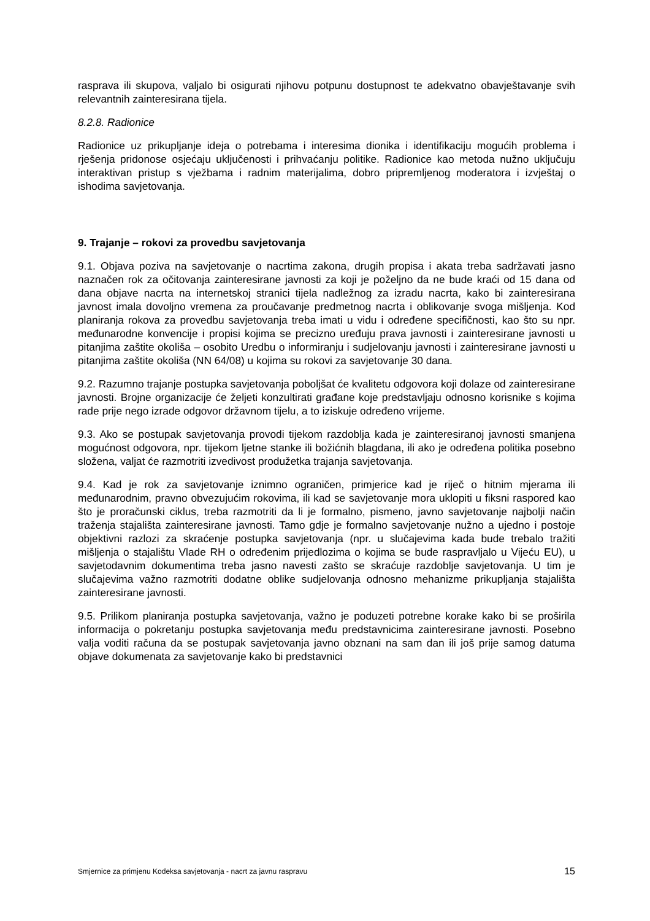rasprava ili skupova, valjalo bi osigurati njihovu potpunu dostupnost te adekvatno obavješ­tavanje svih relevantnih zainteresirana tijela.
8.2.8. Radionice
Radionice uz prikupljanje ideja o potrebama i interesima dionika i identifikaciju mogućih problema i rješenja pridonose osjećaju uključenosti i prihvaćanju politike. Radionice kao metoda nužno uključuju interaktivan pristup s vježbama i radnim materijalima, dobro pripremljenog moderatora i izvještaj o ishodima savjetovanja.
9. Trajanje – rokovi za provedbu savjetovanja
9.1. Objava poziva na savjetovanje o nacrtima zakona, drugih propisa i akata treba sadržavati jasno naznačen rok za očitovanja zainteresirane javnosti za koji je poželjno da ne bude kraći od 15 dana od dana objave nacrta na internetskoj stranici tijela nadležnog za izradu nacrta, kako bi zainteresirana javnost imala dovoljno vremena za proučavanje predmetnog nacrta i oblikovanje svoga mišljenja. Kod planiranja rokova za provedbu savjetovanja treba imati u vidu i određene specifičnosti, kao što su npr. međunarodne konvencije i propisi kojima se precizno uređuju prava javnosti i zainteresirane javnosti u pitanjima zaštite okoliša – osobito Uredbu o informiranju i sudjelovanju javnosti i zainteresirane javnosti u pitanjima zaštite okoliša (NN 64/08) u kojima su rokovi za savjetovanje 30 dana.
9.2. Razumno trajanje postupka savjetovanja poboljšat će kvalitetu odgovora koji dolaze od zainteresirane javnosti. Brojne organizacije će željeti konzultirati građane koje predstavljaju odnosno korisnike s kojima rade prije nego izrade odgovor državnom tijelu, a to iziskuje određeno vrijeme.
9.3. Ako se postupak savjetovanja provodi tijekom razdoblja kada je zainteresiranoj javnosti smanjena mogućnost odgovora, npr. tijekom ljetne stanke ili božićnih blagdana, ili ako je određena politika posebno složena, valjat će razmotriti izvedivost produžetka trajanja savjetovanja.
9.4. Kad je rok za savjetovanje iznimno ograničen, primjerice kad je riječ o hitnim mjerama ili međunarodnim, pravno obvezujućim rokovima, ili kad se savjetovanje mora uklopiti u fiksni raspored kao što je proračunski ciklus, treba razmotriti da li je formalno, pismeno, javno savjetovanje najbolji način traženja stajališta zainteresirane javnosti. Tamo gdje je formalno savjetovanje nužno a ujedno i postoje objektivni razlozi za skraćenje postupka savjetovanja (npr. u slučajevima kada bude trebalo tražiti mišljenja o stajalištu Vlade RH o određenim prijedlozima o kojima se bude raspravljalo u Vijeću EU), u savjetodavnim dokumentima treba jasno navesti zašto se skraćuje razdoblje savjetovanja. U tim je slučajevima važno razmotriti dodatne oblike sudjelovanja odnosno mehanizme prikupljanja stajališta zainteresirane javnosti.
9.5. Prilikom planiranja postupka savjetovanja, važno je poduzeti potrebne korake kako bi se proširila informacija o pokretanju postupka savjetovanja među predstavnicima zainteresirane javnosti. Posebno valja voditi računa da se postupak savjetovanja javno obznani na sam dan ili još prije samog datuma objave dokumenata za savjetovanje kako bi predstavnici
Smjernice za primjenu Kodeksa savjetovanja - nacrt za javnu raspravu 15